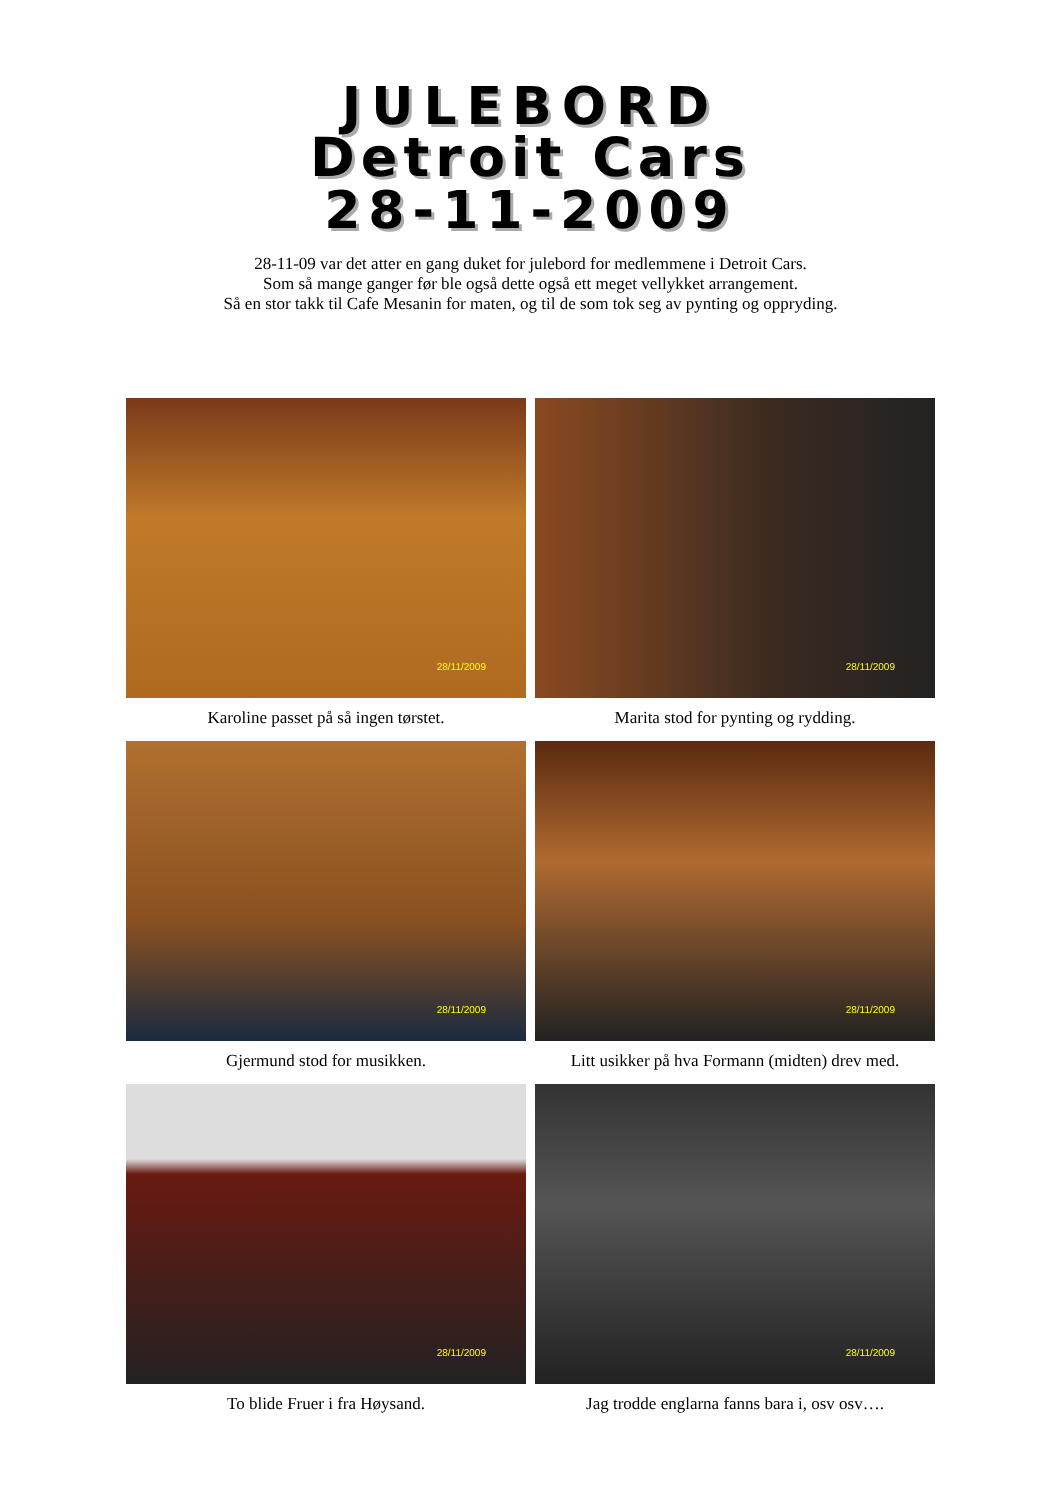JULEBORD
Detroit Cars
28-11-2009
28-11-09 var det atter en gang duket for julebord for medlemmene i Detroit Cars.
Som så mange ganger før ble også dette også ett meget vellykket arrangement.
Så en stor takk til Cafe Mesanin for maten, og til de som tok seg av pynting og oppryding.
28/11/2009
Karoline passet på så ingen tørstet.
28/11/2009
Marita stod for pynting og rydding.
28/11/2009
Gjermund stod for musikken.
28/11/2009
Litt usikker på hva Formann (midten) drev med.
28/11/2009
To blide Fruer i fra Høysand.
28/11/2009
Jag trodde englarna fanns bara i, osv osv….